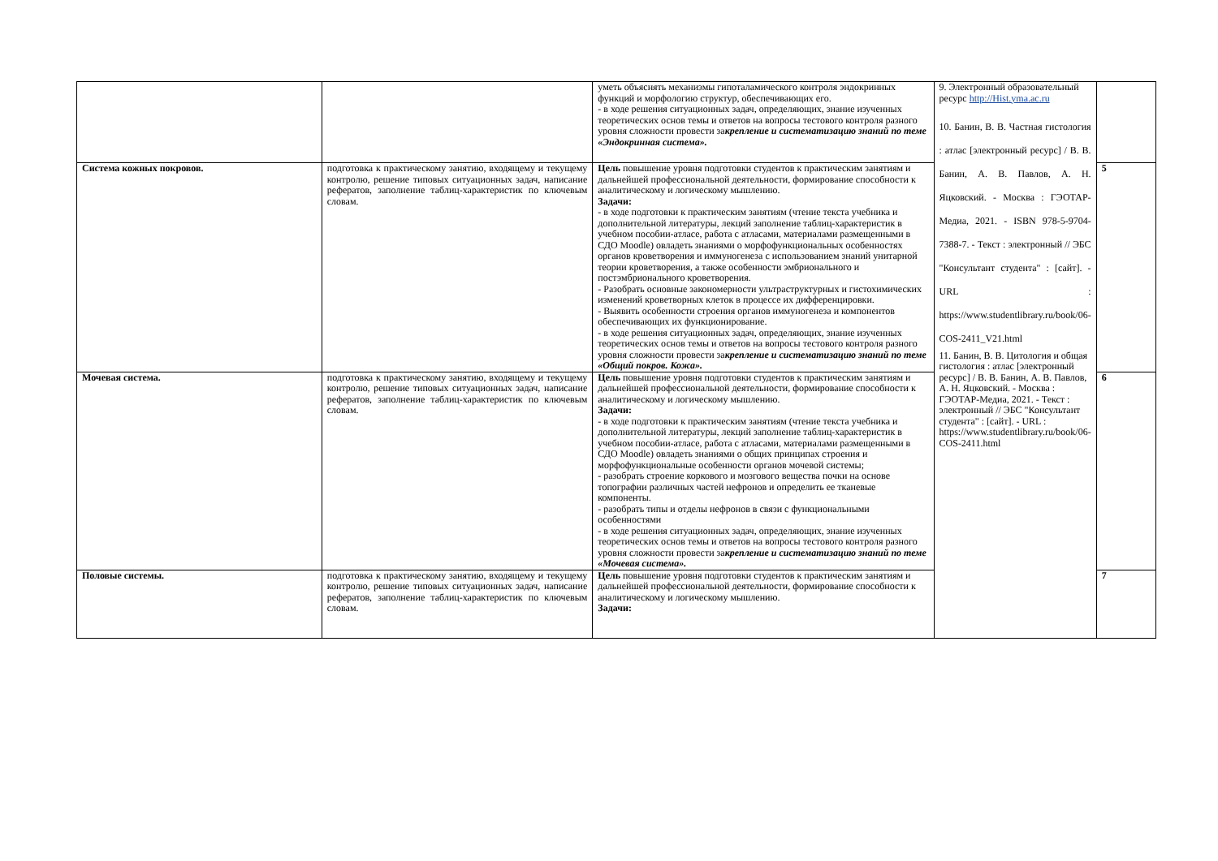| | | уметь объяснять механизмы гипоталамического контроля эндокринных функций и морфологию структур, обеспечивающих его. - в ходе решения ситуационных задач, определяющих, знание изученных теоретических основ темы и ответов на вопросы тестового контроля разного уровня сложности провести за крепление и систематизацию знаний по теме «Эндокринная система». | 9. Электронный образовательный ресурс http://Hist.yma.ac.ru 10. Банин, В. В. Частная гистология : атлас [электронный ресурс] / В. В. Банин, А. В. Павлов, А. Н. Яцковский. - Москва : ГЭОТАР-Медиа, 2021. - ISBN 978-5-9704-7388-7. - Текст : электронный // ЭБС "Консультант студента" : [сайт]. - URL : https://www.studentlibrary.ru/book/06-COS-2411_V21.html 11. Банин, В. В. Цитология и общая гистология : атлас [электронный ресурс] / В. В. Банин, А. В. Павлов, А. Н. Яцковский. - Москва : ГЭОТАР-Медиа, 2021. - Текст : электронный // ЭБС "Консультант студента" : [сайт]. - URL : https://www.studentlibrary.ru/book/06-COS-2411.html | |
| Система кожных покровов. | подготовка к практическому занятию, входящему и текущему контролю, решение типовых ситуационных задач, написание рефератов, заполнение таблиц-характеристик по ключевым словам. | Цель повышение уровня подготовки студентов к практическим занятиям и дальнейшей профессиональной деятельности, формирование способности к аналитическому и логическому мышлению. Задачи: - в ходе подготовки к практическим занятиям (чтение текста учебника и дополнительной литературы, лекций заполнение таблиц-характеристик в учебном пособии-атласе, работа с атласами, материалами размещенными в СДО Moodle) овладеть знаниями о морфофункциональных особенностях органов кроветворения и иммуногенеза с использованием знаний унитарной теории кроветворения, а также особенности эмбрионального и постэмбрионального кроветворения. - Разобрать основные закономерности ультраструктурных и гистохимических изменений кроветворных клеток в процессе их дифференцировки. - Выявить особенности строения органов иммуногенеза и компонентов обеспечивающих их функционирование. - в ходе решения ситуационных задач, определяющих, знание изученных теоретических основ темы и ответов на вопросы тестового контроля разного уровня сложности провести за крепление и систематизацию знаний по теме «Общий покров. Кожа». | | 5 |
| Мочевая система. | подготовка к практическому занятию, входящему и текущему контролю, решение типовых ситуационных задач, написание рефератов, заполнение таблиц-характеристик по ключевым словам. | Цель повышение уровня подготовки студентов к практическим занятиям и дальнейшей профессиональной деятельности, формирование способности к аналитическому и логическому мышлению. Задачи: - в ходе подготовки к практическим занятиям (чтение текста учебника и дополнительной литературы, лекций заполнение таблиц-характеристик в учебном пособии-атласе, работа с атласами, материалами размещенными в СДО Moodle) овладеть знаниями о общих принципах строения и морфофункциональные особенности органов мочевой системы; - разобрать строение коркового и мозгового вещества почки на основе топографии различных частей нефронов и определить ее тканевые компоненты. - разобрать типы и отделы нефронов в связи с функциональными особенностями - в ходе решения ситуационных задач, определяющих, знание изученных теоретических основ темы и ответов на вопросы тестового контроля разного уровня сложности провести за крепление и систематизацию знаний по теме «Мочевая система». | | 6 |
| Половые системы. | подготовка к практическому занятию, входящему и текущему контролю, решение типовых ситуационных задач, написание рефератов, заполнение таблиц-характеристик по ключевым словам. | Цель повышение уровня подготовки студентов к практическим занятиям и дальнейшей профессиональной деятельности, формирование способности к аналитическому и логическому мышлению. Задачи: | | 7 |